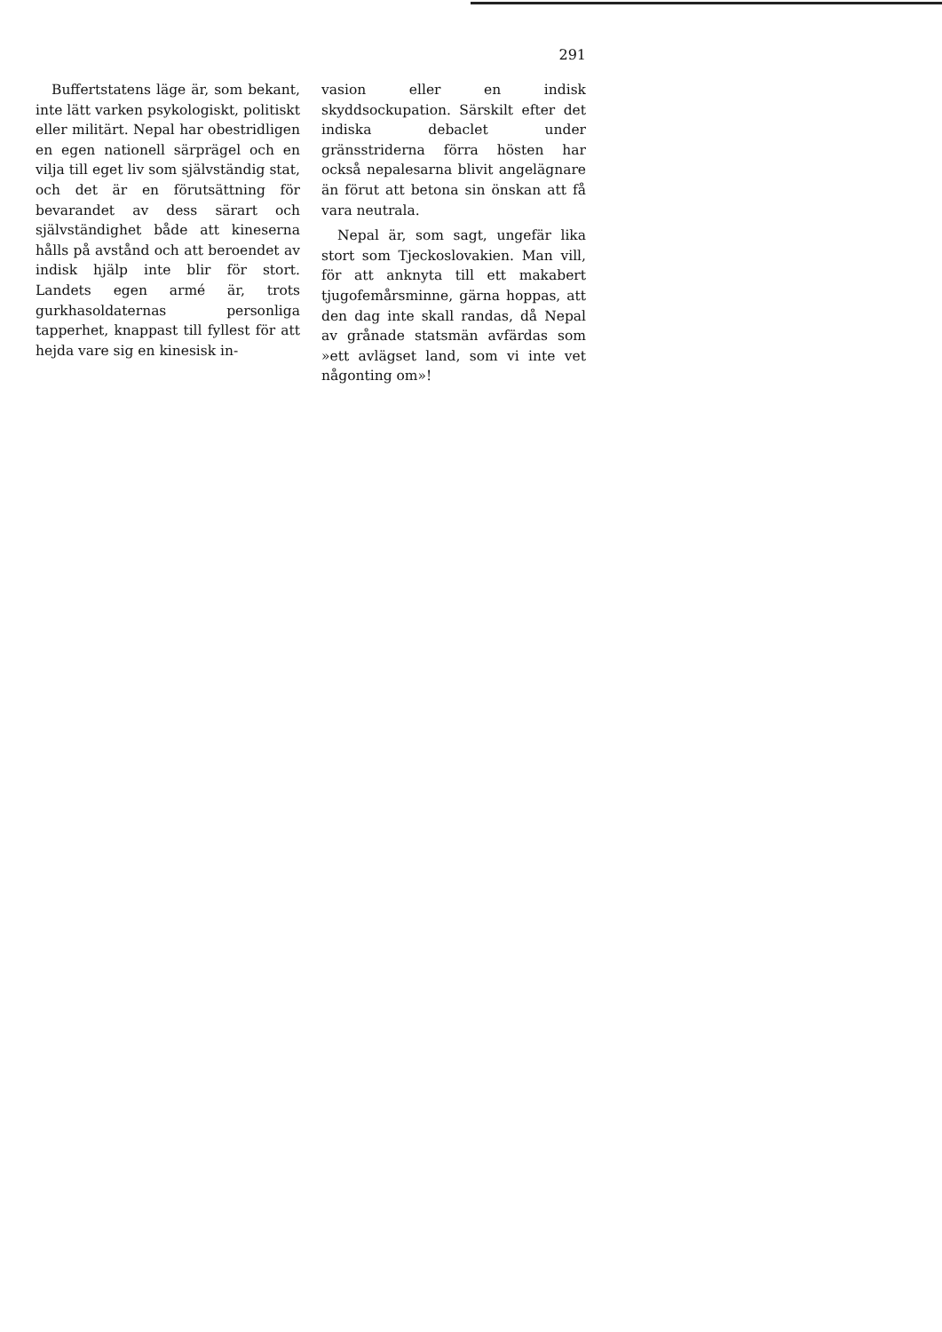291
Buffertstatens läge är, som bekant, inte lätt varken psykologiskt, politiskt eller militärt. Nepal har obestridligen en egen nationell särprägel och en vilja till eget liv som självständig stat, och det är en förutsättning för bevarandet av dess särart och självständighet både att kineserna hålls på avstånd och att beroendet av indisk hjälp inte blir för stort. Landets egen armé är, trots gurkhasoldaternas personliga tapperhet, knappast till fyllest för att hejda vare sig en kinesisk in-
vasion eller en indisk skyddsockupation. Särskilt efter det indiska debaclet under gränsstriderna förra hösten har också nepalesarna blivit angelägnare än förut att betona sin önskan att få vara neutrala.
Nepal är, som sagt, ungefär lika stort som Tjeckoslovakien. Man vill, för att anknyta till ett makabert tjugofemårsminne, gärna hoppas, att den dag inte skall randas, då Nepal av grånade statsmän avfärdas som »ett avlägset land, som vi inte vet någonting om»!